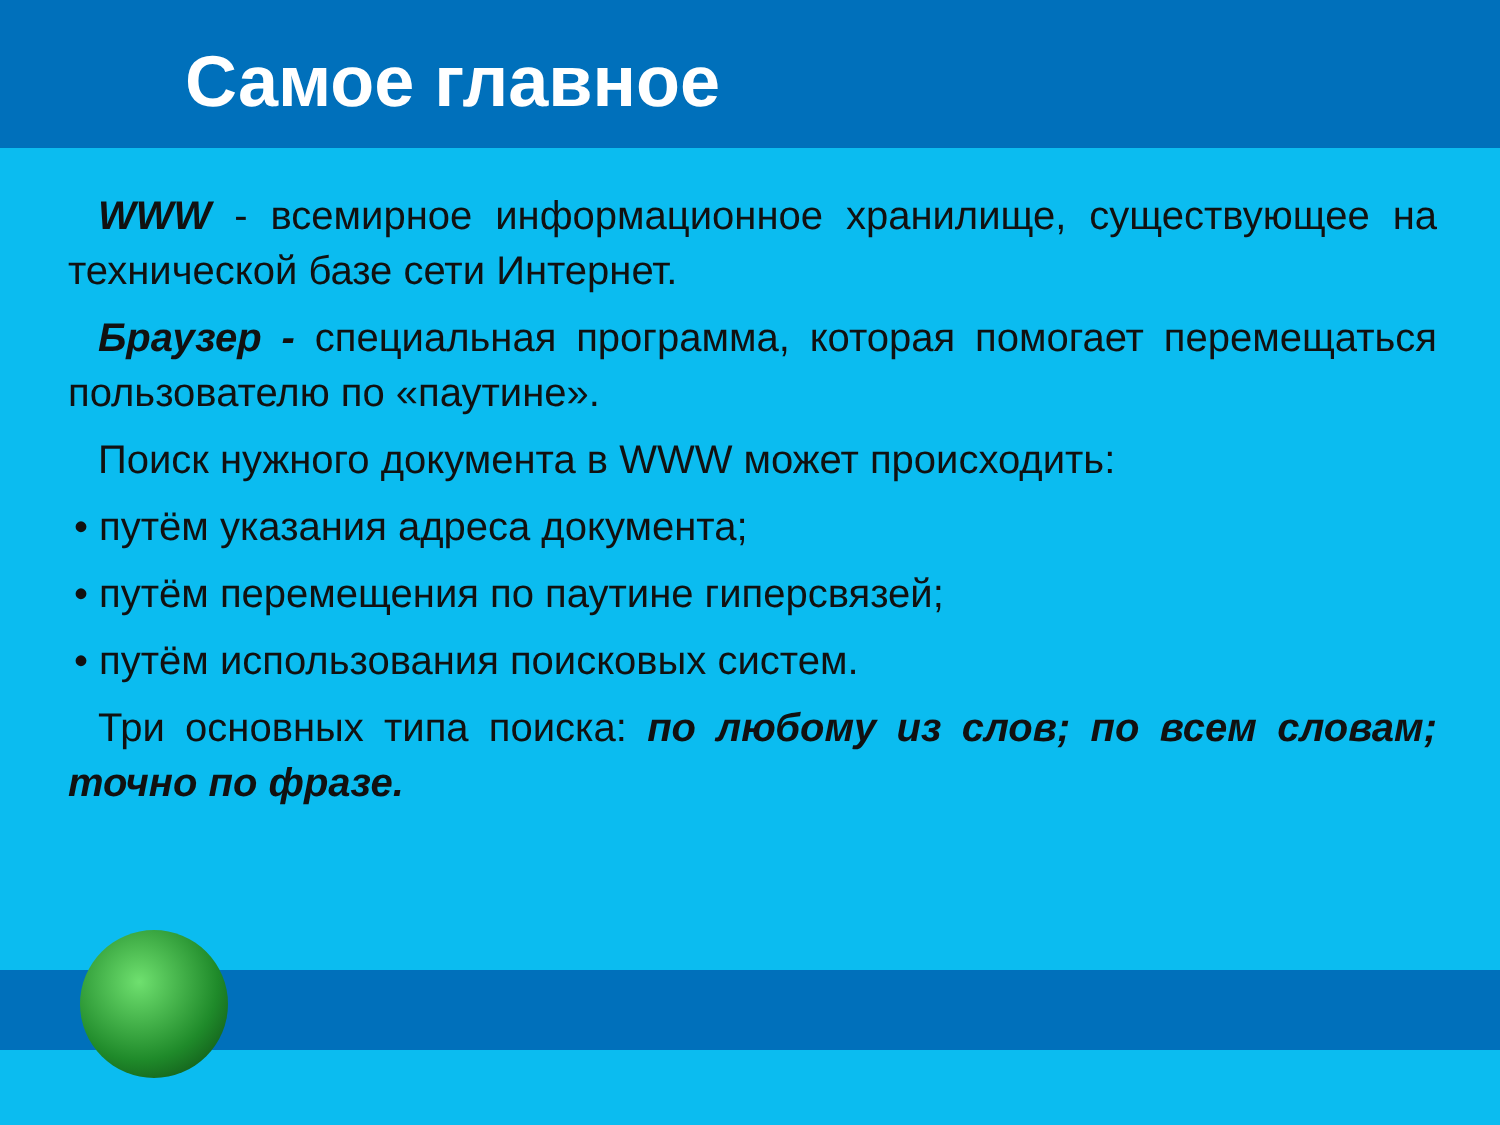Самое главное
WWW - всемирное информационное хранилище, существующее на технической базе сети Интернет.
Браузер - специальная программа, которая помогает перемещаться пользователю по «паутине».
Поиск нужного документа в WWW может происходить:
• путём указания адреса документа;
• путём перемещения по паутине гиперсвязей;
• путём использования поисковых систем.
Три основных типа поиска: по любому из слов; по всем словам; точно по фразе.